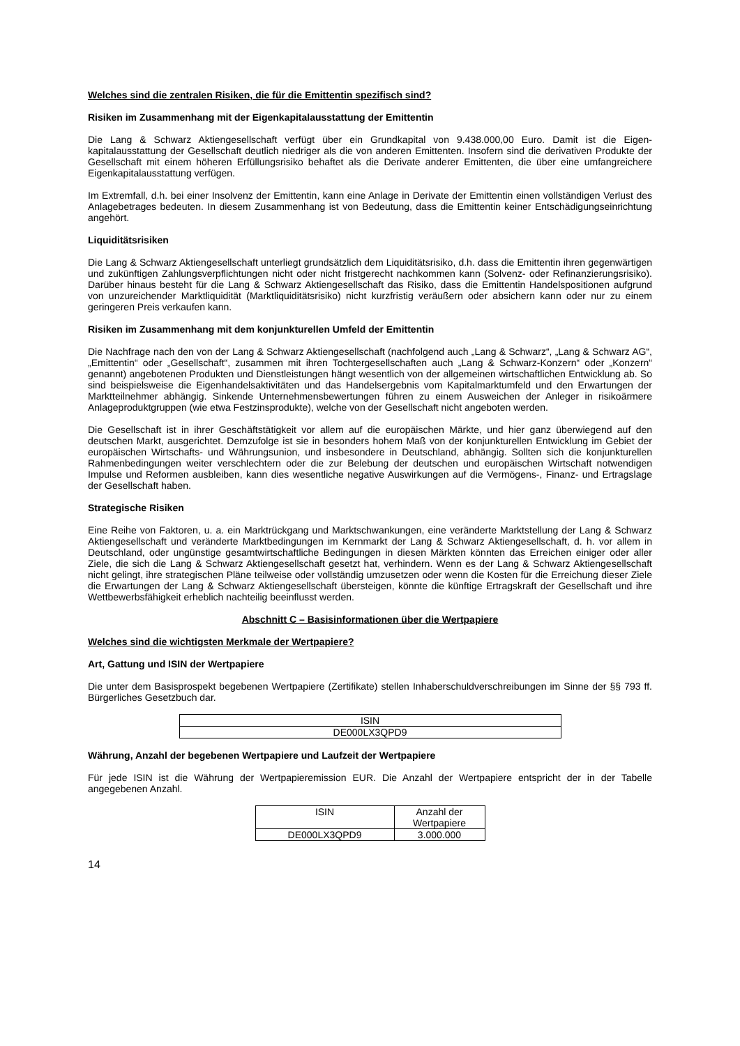Welches sind die zentralen Risiken, die für die Emittentin spezifisch sind?
Risiken im Zusammenhang mit der Eigenkapitalausstattung der Emittentin
Die Lang & Schwarz Aktiengesellschaft verfügt über ein Grundkapital von 9.438.000,00 Euro. Damit ist die Eigen-kapitalausstattung der Gesellschaft deutlich niedriger als die von anderen Emittenten. Insofern sind die derivativen Produkte der Gesellschaft mit einem höheren Erfüllungsrisiko behaftet als die Derivate anderer Emittenten, die über eine umfangreichere Eigenkapitalausstattung verfügen.
Im Extremfall, d.h. bei einer Insolvenz der Emittentin, kann eine Anlage in Derivate der Emittentin einen vollständigen Verlust des Anlagebetrages bedeuten. In diesem Zusammenhang ist von Bedeutung, dass die Emittentin keiner Entschädigungseinrichtung angehört.
Liquiditätsrisiken
Die Lang & Schwarz Aktiengesellschaft unterliegt grundsätzlich dem Liquiditätsrisiko, d.h. dass die Emittentin ihren gegenwärtigen und zukünftigen Zahlungsverpflichtungen nicht oder nicht fristgerecht nachkommen kann (Solvenz- oder Refinanzierungsrisiko). Darüber hinaus besteht für die Lang & Schwarz Aktiengesellschaft das Risiko, dass die Emittentin Handelspositionen aufgrund von unzureichender Marktliquidität (Marktliquiditätsrisiko) nicht kurzfristig veräußern oder absichern kann oder nur zu einem geringeren Preis verkaufen kann.
Risiken im Zusammenhang mit dem konjunkturellen Umfeld der Emittentin
Die Nachfrage nach den von der Lang & Schwarz Aktiengesellschaft (nachfolgend auch „Lang & Schwarz“, „Lang & Schwarz AG“, „Emittentin“ oder „Gesellschaft“, zusammen mit ihren Tochtergesellschaften auch „Lang & Schwarz-Konzern“ oder „Konzern“ genannt) angebotenen Produkten und Dienstleistungen hängt wesentlich von der allgemeinen wirtschaftlichen Entwicklung ab. So sind beispielsweise die Eigenhandelsaktivitäten und das Handelsergebnis vom Kapitalmarktumfeld und den Erwartungen der Marktteilnehmer abhängig. Sinkende Unternehmensbewertungen führen zu einem Ausweichen der Anleger in risikoärmere Anlageproduktgruppen (wie etwa Festzinsprodukte), welche von der Gesellschaft nicht angeboten werden.
Die Gesellschaft ist in ihrer Geschäftstätigkeit vor allem auf die europäischen Märkte, und hier ganz überwiegend auf den deutschen Markt, ausgerichtet. Demzufolge ist sie in besonders hohem Maß von der konjunkturellen Entwicklung im Gebiet der europäischen Wirtschafts- und Währungsunion, und insbesondere in Deutschland, abhängig. Sollten sich die konjunkturellen Rahmenbedingungen weiter verschlechtern oder die zur Belebung der deutschen und europäischen Wirtschaft notwendigen Impulse und Reformen ausbleiben, kann dies wesentliche negative Auswirkungen auf die Vermögens-, Finanz- und Ertragslage der Gesellschaft haben.
Strategische Risiken
Eine Reihe von Faktoren, u. a. ein Marktrückgang und Marktschwankungen, eine veränderte Marktstellung der Lang & Schwarz Aktiengesellschaft und veränderte Marktbedingungen im Kernmarkt der Lang & Schwarz Aktiengesellschaft, d. h. vor allem in Deutschland, oder ungünstige gesamtwirtschaftliche Bedingungen in diesen Märkten könnten das Erreichen einiger oder aller Ziele, die sich die Lang & Schwarz Aktiengesellschaft gesetzt hat, verhindern. Wenn es der Lang & Schwarz Aktiengesellschaft nicht gelingt, ihre strategischen Pläne teilweise oder vollständig umzusetzen oder wenn die Kosten für die Erreichung dieser Ziele die Erwartungen der Lang & Schwarz Aktiengesellschaft übersteigen, könnte die künftige Ertragskraft der Gesellschaft und ihre Wettbewerbsfähigkeit erheblich nachteilig beeinflusst werden.
Abschnitt C – Basisinformationen über die Wertpapiere
Welches sind die wichtigsten Merkmale der Wertpapiere?
Art, Gattung und ISIN der Wertpapiere
Die unter dem Basisprospekt begebenen Wertpapiere (Zertifikate) stellen Inhaberschuldverschreibungen im Sinne der §§ 793 ff. Bürgerliches Gesetzbuch dar.
| ISIN |
| DE000LX3QPD9 |
Währung, Anzahl der begebenen Wertpapiere und Laufzeit der Wertpapiere
Für jede ISIN ist die Währung der Wertpapieremission EUR. Die Anzahl der Wertpapiere entspricht der in der Tabelle angegebenen Anzahl.
| ISIN | Anzahl der Wertpapiere |
| DE000LX3QPD9 | 3.000.000 |
14